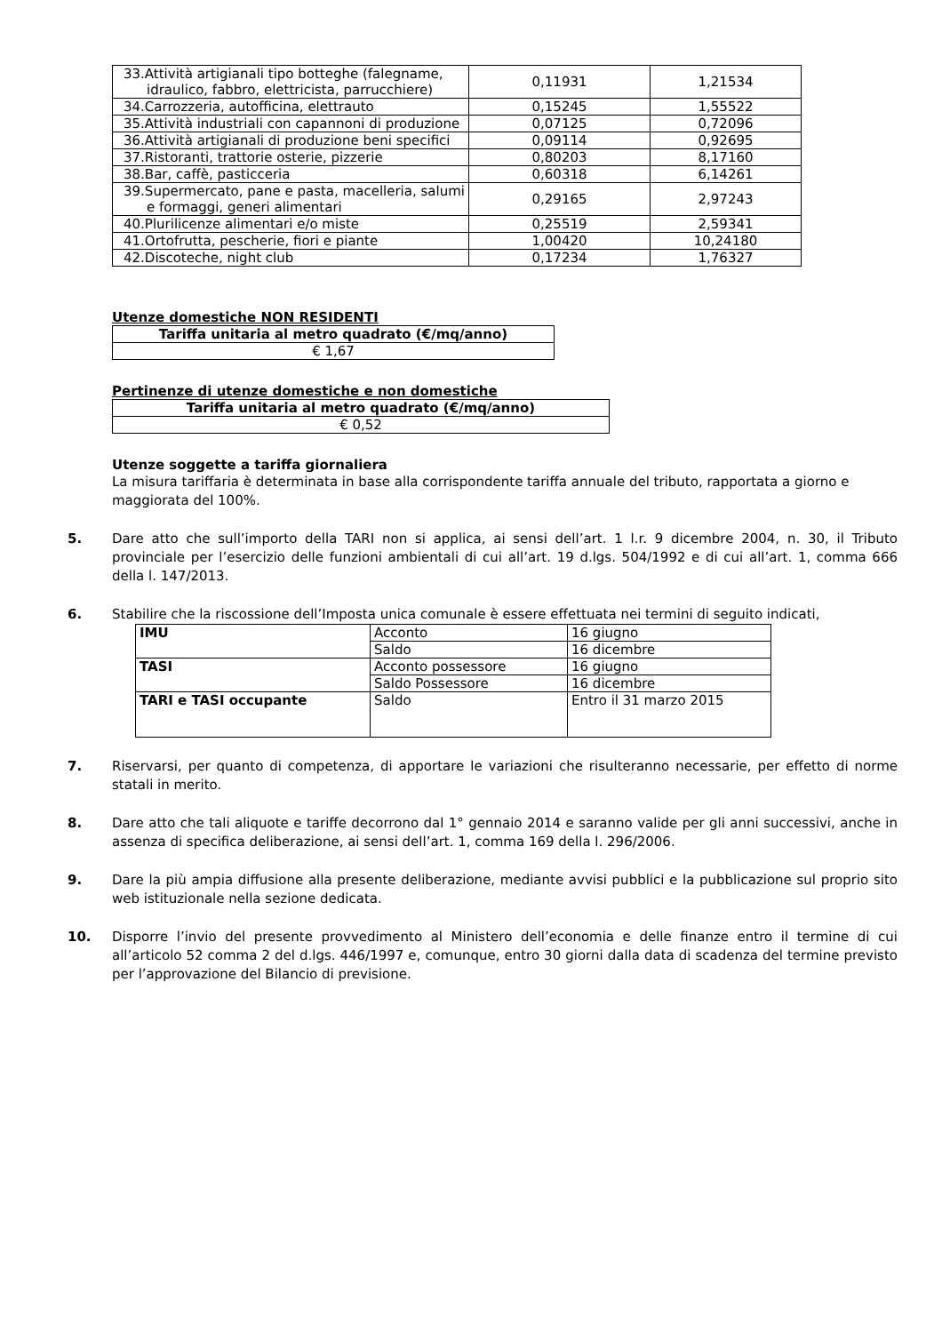| 33.Attività artigianali tipo botteghe (falegname, idraulico, fabbro, elettricista, parrucchiere) | 0,11931 | 1,21534 |
| 34.Carrozzeria, autofficina, elettrauto | 0,15245 | 1,55522 |
| 35.Attività industriali con capannoni di produzione | 0,07125 | 0,72096 |
| 36.Attività artigianali di produzione beni specifici | 0,09114 | 0,92695 |
| 37.Ristoranti, trattorie osterie, pizzerie | 0,80203 | 8,17160 |
| 38.Bar, caffè, pasticceria | 0,60318 | 6,14261 |
| 39.Supermercato, pane e pasta, macelleria, salumi e formaggi, generi alimentari | 0,29165 | 2,97243 |
| 40.Plurilicenze alimentari e/o miste | 0,25519 | 2,59341 |
| 41.Ortofrutta, pescherie, fiori e piante | 1,00420 | 10,24180 |
| 42.Discoteche, night club | 0,17234 | 1,76327 |
Utenze domestiche NON RESIDENTI
| Tariffa unitaria al metro quadrato (€/mq/anno) |
| --- |
| € 1,67 |
Pertinenze di utenze domestiche e non domestiche
| Tariffa unitaria al metro quadrato (€/mq/anno) |
| --- |
| € 0,52 |
Utenze soggette a tariffa giornaliera
La misura tariffaria è determinata in base alla corrispondente tariffa annuale del tributo, rapportata a giorno e maggiorata del 100%.
5. Dare atto che sull’importo della TARI non si applica, ai sensi dell’art. 1 l.r. 9 dicembre 2004, n. 30, il Tributo provinciale per l’esercizio delle funzioni ambientali di cui all’art. 19 d.lgs. 504/1992 e di cui all’art. 1, comma 666 della l. 147/2013.
6. Stabilire che la riscossione dell’Imposta unica comunale è essere effettuata nei termini di seguito indicati,
| IMU | Acconto | 16 giugno |
| | Saldo | 16 dicembre |
| TASI | Acconto possessore | 16 giugno |
| | Saldo Possessore | 16 dicembre |
| TARI e TASI occupante | Saldo | Entro il 31 marzo 2015 |
7. Riservarsi, per quanto di competenza, di apportare le variazioni che risulteranno necessarie, per effetto di norme statali in merito.
8. Dare atto che tali aliquote e tariffe decorrono dal 1° gennaio 2014 e saranno valide per gli anni successivi, anche in assenza di specifica deliberazione, ai sensi dell’art. 1, comma 169 della l. 296/2006.
9. Dare la più ampia diffusione alla presente deliberazione, mediante avvisi pubblici e la pubblicazione sul proprio sito web istituzionale nella sezione dedicata.
10. Disporre l’invio del presente provvedimento al Ministero dell’economia e delle finanze entro il termine di cui all’articolo 52 comma 2 del d.lgs. 446/1997 e, comunque, entro 30 giorni dalla data di scadenza del termine previsto per l’approvazione del Bilancio di previsione.